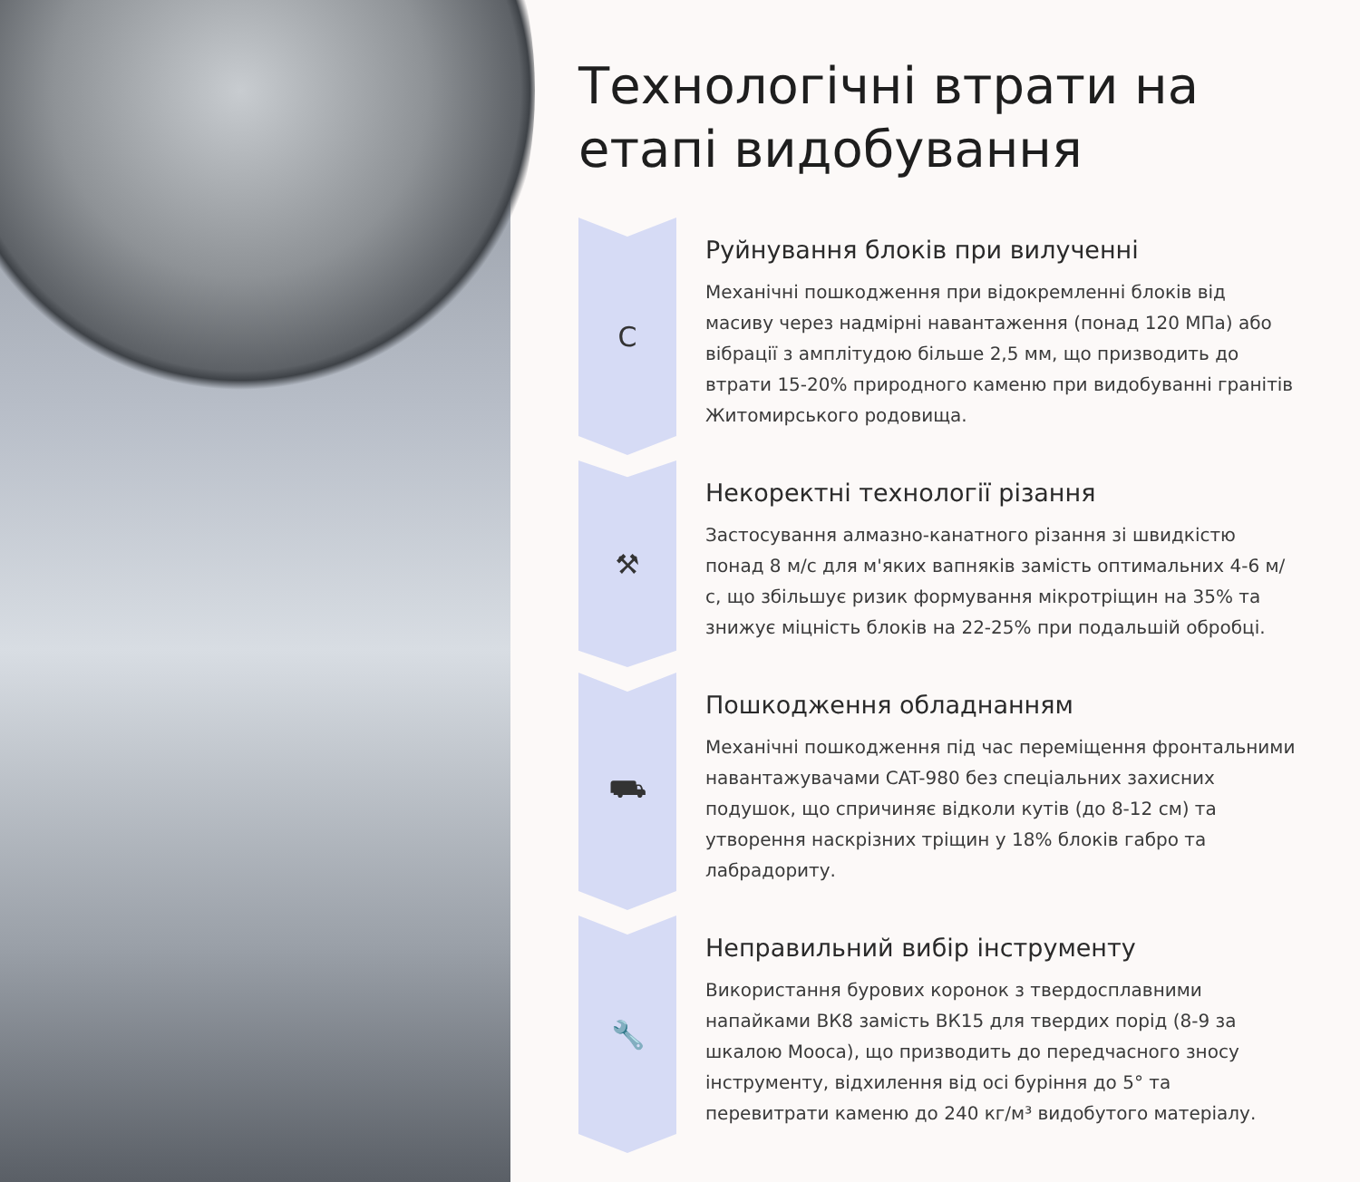Технологічні втрати на етапі видобування
C
Руйнування блоків при вилученні
Механічні пошкодження при відокремленні блоків від масиву через надмірні навантаження (понад 120 МПа) або вібрації з амплітудою більше 2,5 мм, що призводить до втрати 15-20% природного каменю при видобуванні гранітів Житомирського родовища.
⚒
Некоректні технології різання
Застосування алмазно-канатного різання зі швидкістю понад 8 м/с для м'яких вапняків замість оптимальних 4-6 м/с, що збільшує ризик формування мікротріщин на 35% та знижує міцність блоків на 22-25% при подальшій обробці.
⛟
Пошкодження обладнанням
Механічні пошкодження під час переміщення фронтальними навантажувачами CAT-980 без спеціальних захисних подушок, що спричиняє відколи кутів (до 8-12 см) та утворення наскрізних тріщин у 18% блоків габро та лабрадориту.
🔧
Неправильний вибір інструменту
Використання бурових коронок з твердосплавними напайками ВК8 замість ВК15 для твердих порід (8-9 за шкалою Мооса), що призводить до передчасного зносу інструменту, відхилення від осі буріння до 5° та перевитрати каменю до 240 кг/м³ видобутого матеріалу.